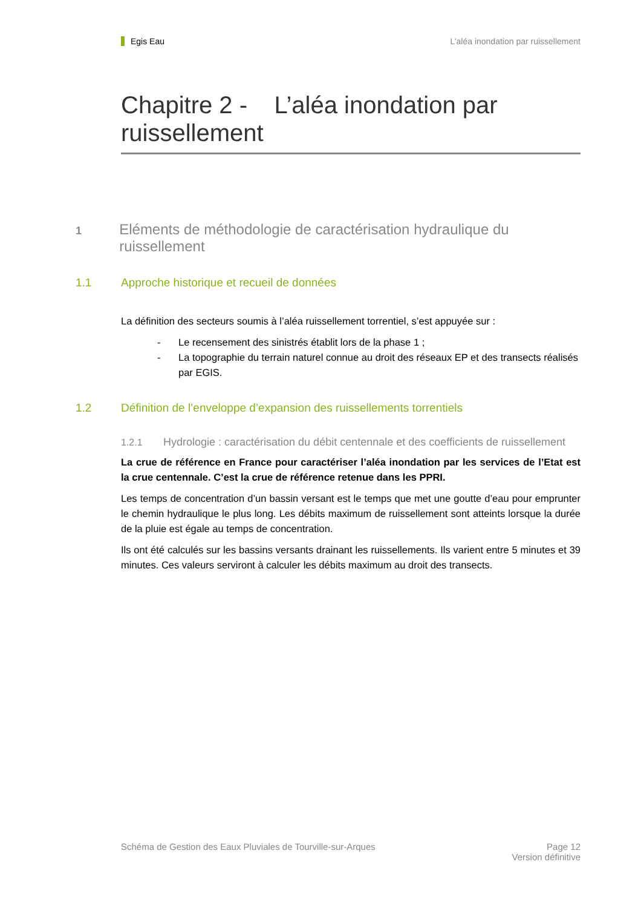Egis Eau L’aléa inondation par ruissellement
Chapitre 2 - L’aléa inondation par ruissellement
1 Eléments de méthodologie de caractérisation hydraulique du ruissellement
1.1 Approche historique et recueil de données
La définition des secteurs soumis à l’aléa ruissellement torrentiel, s’est appuyée sur :
- Le recensement des sinistrés établit lors de la phase 1 ;
- La topographie du terrain naturel connue au droit des réseaux EP et des transects réalisés par EGIS.
1.2 Définition de l’enveloppe d’expansion des ruissellements torrentiels
1.2.1 Hydrologie : caractérisation du débit centennale et des coefficients de ruissellement
La crue de référence en France pour caractériser l’aléa inondation par les services de l’Etat est la crue centennale. C’est la crue de référence retenue dans les PPRI.
Les temps de concentration d’un bassin versant est le temps que met une goutte d’eau pour emprunter le chemin hydraulique le plus long. Les débits maximum de ruissellement sont atteints lorsque la durée de la pluie est égale au temps de concentration.
Ils ont été calculés sur les bassins versants drainant les ruissellements. Ils varient entre 5 minutes et 39 minutes. Ces valeurs serviront à calculer les débits maximum au droit des transects.
Schéma de Gestion des Eaux Pluviales de Tourville-sur-Arques Page 12
Version définitive